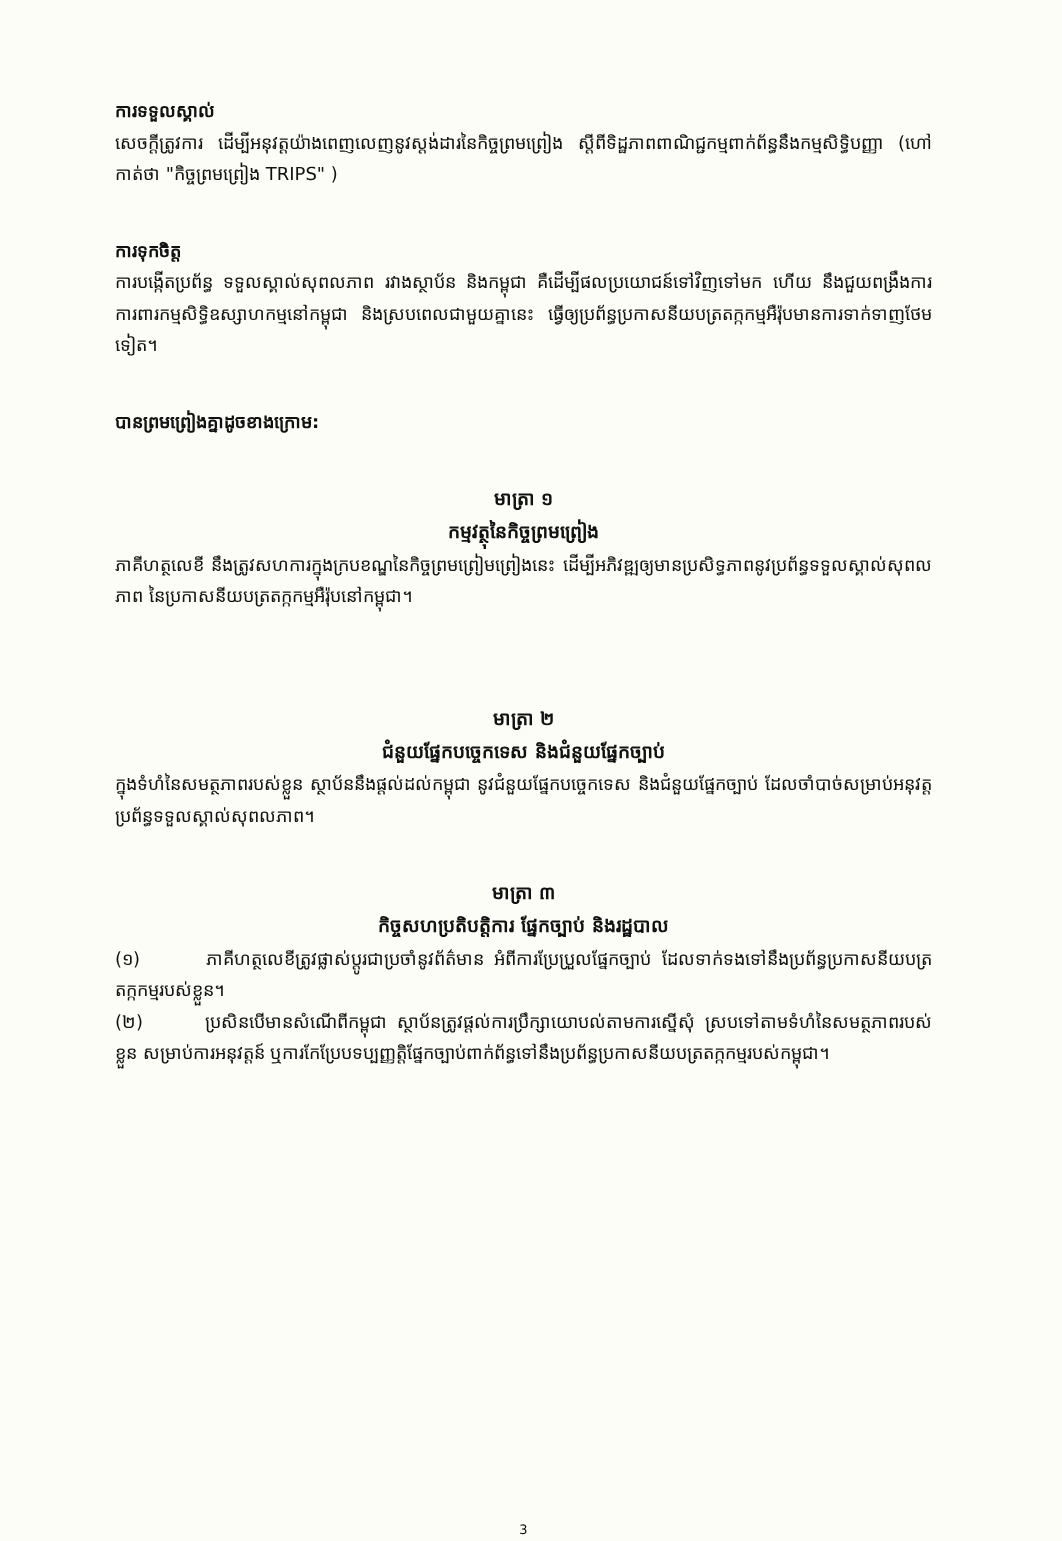ការទទួលស្គាល់
សេចក្តីត្រូវការ ដើម្បីអនុវត្តយ៉ាងពេញលេញនូវស្តង់ដារនៃកិច្ចព្រមព្រៀង ស្តីពីទិដ្ឋភាពពាណិជ្ជកម្មពាក់ព័ន្ធនឹងកម្មសិទ្ធិបញ្ញា (ហៅកាត់ថា "កិច្ចព្រមព្រៀង TRIPS" )
ការទុកចិត្ត
ការបង្កើតប្រព័ន្ធ ទទួលស្គាល់សុពលភាព រវាងស្ថាប័ន និងកម្ពុជា គឺដើម្បីផលប្រយោជន៍ទៅវិញទៅមក ហើយ នឹងជួយពង្រឹងការការពារកម្មសិទ្ធិឧស្សាហកម្មនៅកម្ពុជា និងស្របពេលជាមួយគ្នានេះ ធ្វើឲ្យប្រព័ន្ធប្រកាសនីយបត្រតក្កកម្មអឺរ៉ុបមានការទាក់ទាញថែមទៀត។
បានព្រមព្រៀងគ្នាដូចខាងក្រោម:
មាត្រា ១
កម្មវត្ថុនៃកិច្ចព្រមព្រៀង
ភាគីហត្ថលេខី នឹងត្រូវសហការក្នុងក្របខណ្ឌនៃកិច្ចព្រមព្រៀមព្រៀងនេះ ដើម្បីអភិវឌ្ឍឲ្យមានប្រសិទ្ធភាពនូវប្រព័ន្ធទទួលស្គាល់សុពលភាព នៃប្រកាសនីយបត្រតក្កកម្មអឺរ៉ុបនៅកម្ពុជា។
មាត្រា ២
ជំនួយផ្នែកបច្ចេកទេស និងជំនួយផ្នែកច្បាប់
ក្នុងទំហំនៃសមត្ថភាពរបស់ខ្លួន ស្ថាប័ននឹងផ្តល់ដល់កម្ពុជា នូវជំនួយផ្នែកបច្ចេកទេស និងជំនួយផ្នែកច្បាប់ ដែលចាំបាច់សម្រាប់អនុវត្តប្រព័ន្ធទទួលស្គាល់សុពលភាព។
មាត្រា ៣
កិច្ចសហប្រតិបត្តិការ ផ្នែកច្បាប់ និងរដ្ឋបាល
(១) ភាគីហត្ថលេខីត្រូវផ្លាស់ប្តូរជាប្រចាំនូវព័ត៌មាន អំពីការប្រែប្រួលផ្នែកច្បាប់ ដែលទាក់ទងទៅនឹងប្រព័ន្ធប្រកាសនីយបត្រតក្កកម្មរបស់ខ្លួន។
(២) ប្រសិនបើមានសំណើពីកម្ពុជា ស្ថាប័នត្រូវផ្តល់ការប្រឹក្សាយោបល់តាមការស្នើសុំ ស្របទៅតាមទំហំនៃសមត្ថភាពរបស់ខ្លួន សម្រាប់ការអនុវត្តន៍ ឬការកែប្រែបទប្បញ្ញត្តិផ្នែកច្បាប់ពាក់ព័ន្ធទៅនឹងប្រព័ន្ធប្រកាសនីយបត្រតក្កកម្មរបស់កម្ពុជា។
3